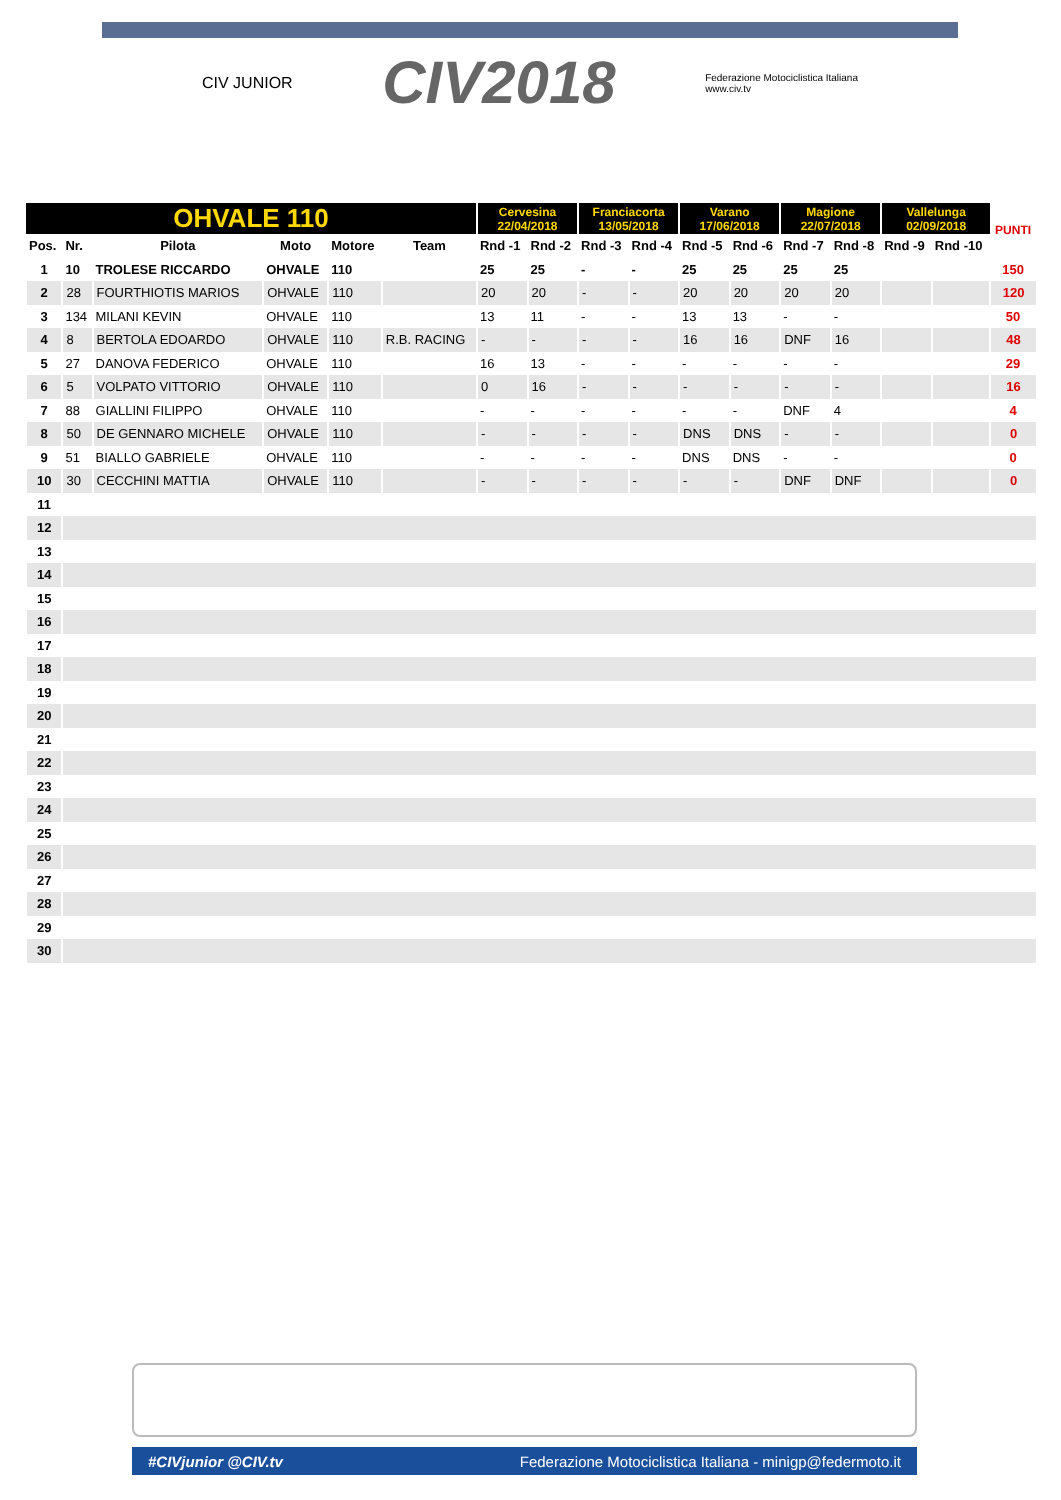CIV JUNIOR CIV2018 Federazione Motociclistica Italiana
www.civ.tv
| OHVALE 110 | | | | | | Cervesina 22/04/2018 | | Franciacorta 13/05/2018 | | Varano 17/06/2018 | | Magione 22/07/2018 | | Vallelunga 02/09/2018 | | PUNTI |
| --- | --- | --- | --- | --- | --- | --- | --- | --- | --- | --- | --- | --- | --- | --- | --- | --- |
| Pos. | Nr. | Pilota | Moto | Motore | Team | Rnd -1 | Rnd -2 | Rnd -3 | Rnd -4 | Rnd -5 | Rnd -6 | Rnd -7 | Rnd -8 | Rnd -9 | Rnd -10 | |
| 1 | 10 | TROLESE RICCARDO | OHVALE | 110 | | 25 | 25 | - | - | 25 | 25 | 25 | 25 | | | 150 |
| 2 | 28 | FOURTHIOTIS MARIOS | OHVALE | 110 | | 20 | 20 | - | - | 20 | 20 | 20 | 20 | | | 120 |
| 3 | 134 | MILANI KEVIN | OHVALE | 110 | | 13 | 11 | - | - | 13 | 13 | - | - | | | 50 |
| 4 | 8 | BERTOLA EDOARDO | OHVALE | 110 | R.B. RACING | - | - | - | - | 16 | 16 | DNF | 16 | | | 48 |
| 5 | 27 | DANOVA FEDERICO | OHVALE | 110 | | 16 | 13 | - | - | - | - | - | - | | | 29 |
| 6 | 5 | VOLPATO VITTORIO | OHVALE | 110 | | 0 | 16 | - | - | - | - | - | - | | | 16 |
| 7 | 88 | GIALLINI FILIPPO | OHVALE | 110 | | - | - | - | - | - | - | DNF | 4 | | | 4 |
| 8 | 50 | DE GENNARO MICHELE | OHVALE | 110 | | - | - | - | - | DNS | DNS | - | - | | | 0 |
| 9 | 51 | BIALLO GABRIELE | OHVALE | 110 | | - | - | - | - | DNS | DNS | - | - | | | 0 |
| 10 | 30 | CECCHINI MATTIA | OHVALE | 110 | | - | - | - | - | - | - | DNF | DNF | | | 0 |
| 11 | | | | | | | | | | | | | | | | |
| 12 | | | | | | | | | | | | | | | | |
| 13 | | | | | | | | | | | | | | | | |
| 14 | | | | | | | | | | | | | | | | |
| 15 | | | | | | | | | | | | | | | | |
| 16 | | | | | | | | | | | | | | | | |
| 17 | | | | | | | | | | | | | | | | |
| 18 | | | | | | | | | | | | | | | | |
| 19 | | | | | | | | | | | | | | | | |
| 20 | | | | | | | | | | | | | | | | |
| 21 | | | | | | | | | | | | | | | | |
| 22 | | | | | | | | | | | | | | | | |
| 23 | | | | | | | | | | | | | | | | |
| 24 | | | | | | | | | | | | | | | | |
| 25 | | | | | | | | | | | | | | | | |
| 26 | | | | | | | | | | | | | | | | |
| 27 | | | | | | | | | | | | | | | | |
| 28 | | | | | | | | | | | | | | | | |
| 29 | | | | | | | | | | | | | | | | |
| 30 | | | | | | | | | | | | | | | | |
#CIVjunior @CIV.tv Federazione Motociclistica Italiana - minigp@federmoto.it